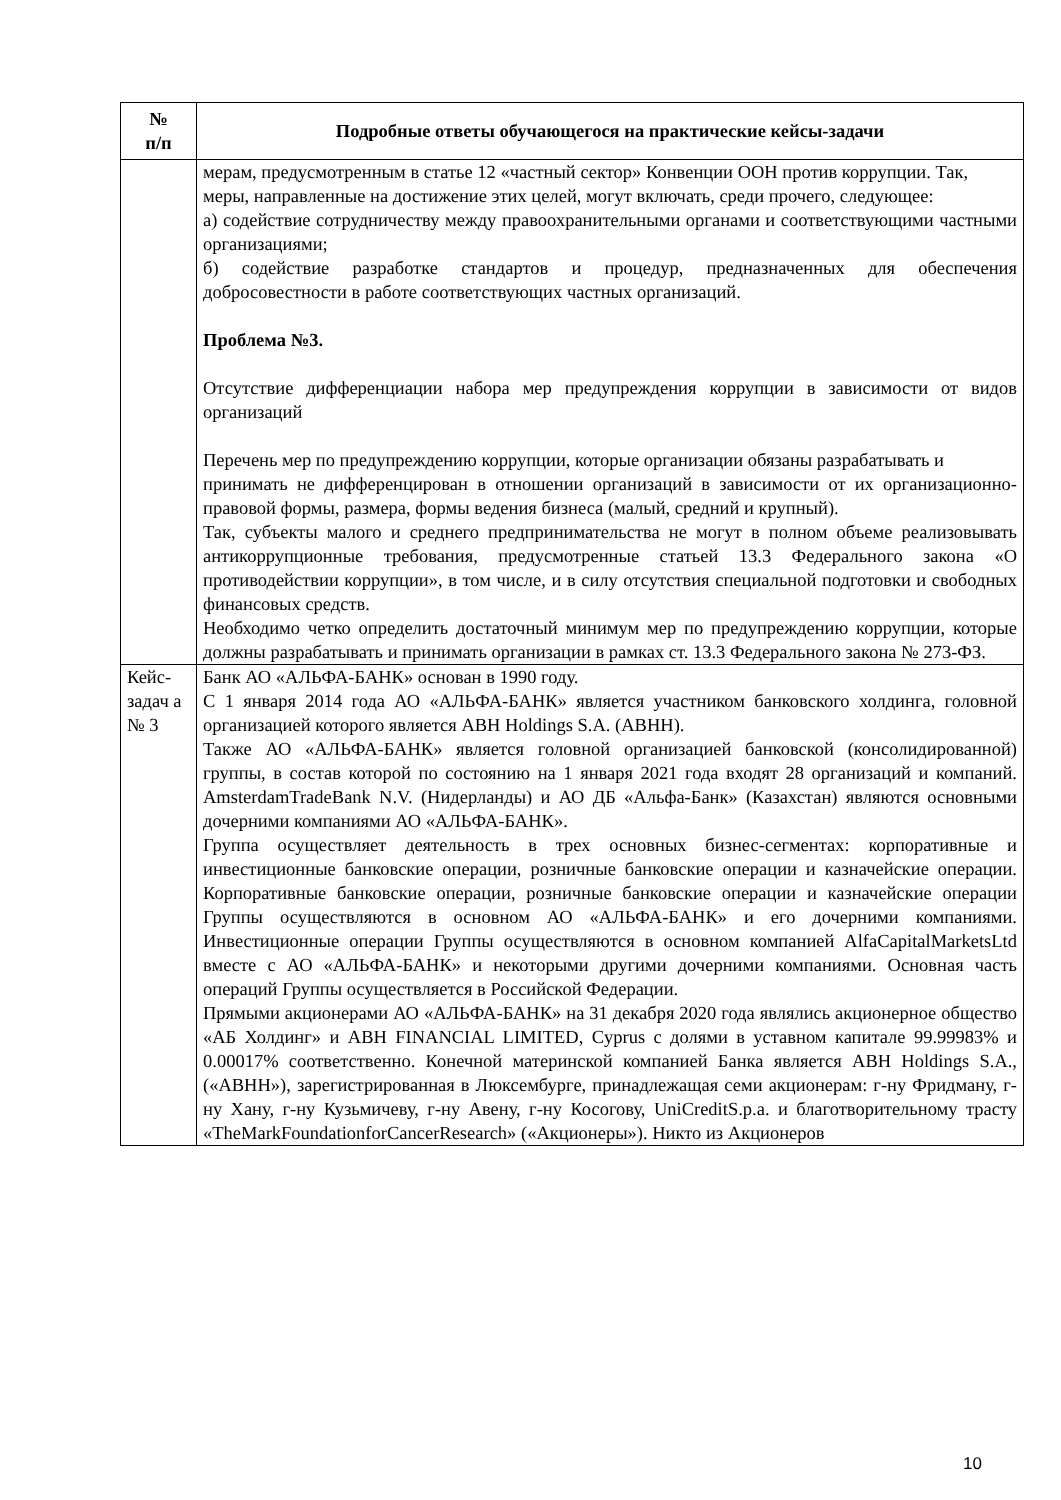| № п/п | Подробные ответы обучающегося на практические кейсы-задачи |
| --- | --- |
| | мерам, предусмотренным в статье 12 «частный сектор» Конвенции ООН против коррупции. Так, меры, направленные на достижение этих целей, могут включать, среди прочего, следующее: а) содействие сотрудничеству между правоохранительными органами и соответствующими частными организациями; б) содействие разработке стандартов и процедур, предназначенных для обеспечения добросовестности в работе соответствующих частных организаций. Проблема №3. Отсутствие дифференциации набора мер предупреждения коррупции в зависимости от видов организаций Перечень мер по предупреждению коррупции, которые организации обязаны разрабатывать и принимать не дифференцирован в отношении организаций в зависимости от их организационно-правовой формы, размера, формы ведения бизнеса (малый, средний и крупный). Так, субъекты малого и среднего предпринимательства не могут в полном объеме реализовывать антикоррупционные требования, предусмотренные статьей 13.3 Федерального закона «О противодействии коррупции», в том числе, и в силу отсутствия специальной подготовки и свободных финансовых средств. Необходимо четко определить достаточный минимум мер по предупреждению коррупции, которые должны разрабатывать и принимать организации в рамках ст. 13.3 Федерального закона № 273-ФЗ. |
| Кейс-задач а № 3 | Банк АО «АЛЬФА-БАНК» основан в 1990 году. С 1 января 2014 года АО «АЛЬФА-БАНК» является участником банковского холдинга, головной организацией которого является ABH Holdings S.A. (ABHH). Также АО «АЛЬФА-БАНК» является головной организацией банковской (консолидированной) группы, в состав которой по состоянию на 1 января 2021 года входят 28 организаций и компаний. AmsterdamTradeBank N.V. (Нидерланды) и АО ДБ «Альфа-Банк» (Казахстан) являются основными дочерними компаниями АО «АЛЬФА-БАНК». Группа осуществляет деятельность в трех основных бизнес-сегментах: корпоративные и инвестиционные банковские операции, розничные банковские операции и казначейские операции. Корпоративные банковские операции, розничные банковские операции и казначейские операции Группы осуществляются в основном АО «АЛЬФА-БАНК» и его дочерними компаниями. Инвестиционные операции Группы осуществляются в основном компанией AlfaCapitalMarketsLtd вместе с АО «АЛЬФА-БАНК» и некоторыми другими дочерними компаниями. Основная часть операций Группы осуществляется в Российской Федерации. Прямыми акционерами АО «АЛЬФА-БАНК» на 31 декабря 2020 года являлись акционерное общество «АБ Холдинг» и ABH FINANCIAL LIMITED, Cyprus с долями в уставном капитале 99.99983% и 0.00017% соответственно. Конечной материнской компанией Банка является ABH Holdings S.A., («ABHH»), зарегистрированная в Люксембурге, принадлежащая семи акционерам: г-ну Фридману, г-ну Хану, г-ну Кузьмичеву, г-ну Авену, г-ну Косогову, UniCreditS.p.a. и благотворительному трасту «TheMarkFoundationforCancerResearch» («Акционеры»). Никто из Акционеров |
10